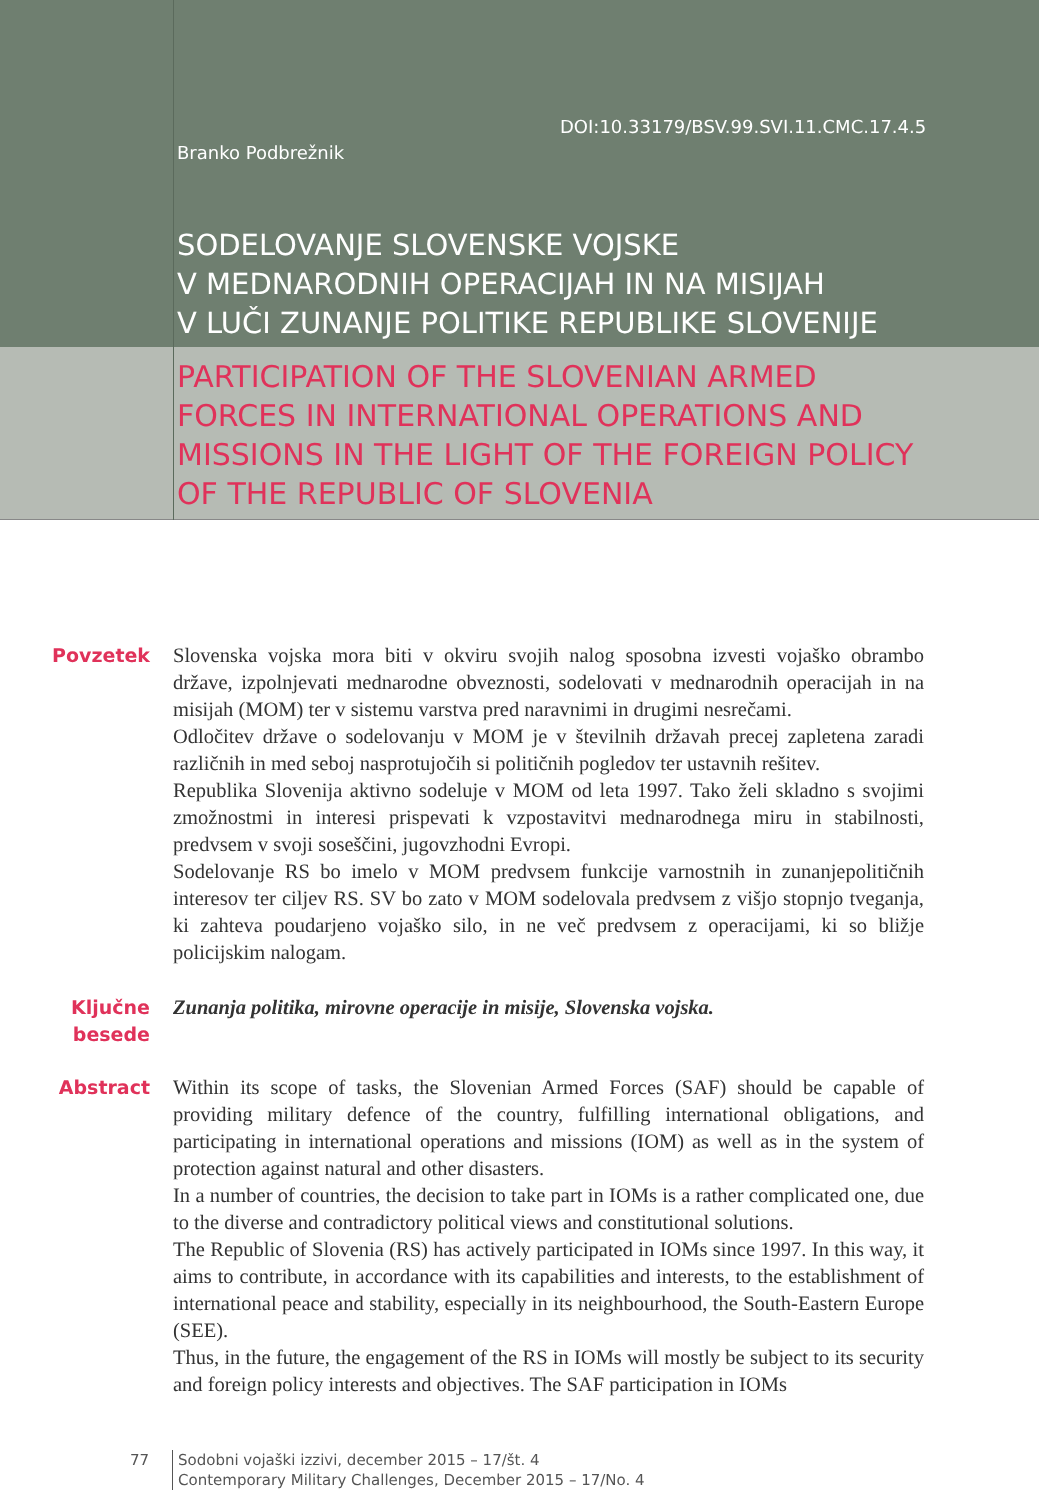DOI:10.33179/BSV.99.SVI.11.CMC.17.4.5
Branko Podbrežnik
SODELOVANJE SLOVENSKE VOJSKE
V MEDNARODNIH OPERACIJAH IN NA MISIJAH
V LUČI ZUNANJE POLITIKE REPUBLIKE SLOVENIJE
PARTICIPATION OF THE SLOVENIAN ARMED
FORCES IN INTERNATIONAL OPERATIONS AND
MISSIONS IN THE LIGHT OF THE FOREIGN POLICY
OF THE REPUBLIC OF SLOVENIA
Povzetek
Slovenska vojska mora biti v okviru svojih nalog sposobna izvesti vojaško obrambo države, izpolnjevati mednarodne obveznosti, sodelovati v mednarodnih operacijah in na misijah (MOM) ter v sistemu varstva pred naravnimi in drugimi nesrečami.
Odločitev države o sodelovanju v MOM je v številnih državah precej zapletena zaradi različnih in med seboj nasprotujočih si političnih pogledov ter ustavnih rešitev.
Republika Slovenija aktivno sodeluje v MOM od leta 1997. Tako želi skladno s svojimi zmožnostmi in interesi prispevati k vzpostavitvi mednarodnega miru in stabilnosti, predvsem v svoji soseščini, jugovzhodni Evropi.
Sodelovanje RS bo imelo v MOM predvsem funkcije varnostnih in zunanjepolitičnih interesov ter ciljev RS. SV bo zato v MOM sodelovala predvsem z višjo stopnjo tveganja, ki zahteva poudarjeno vojaško silo, in ne več predvsem z operacijami, ki so bližje policijskim nalogam.
Ključne besede
Zunanja politika, mirovne operacije in misije, Slovenska vojska.
Abstract
Within its scope of tasks, the Slovenian Armed Forces (SAF) should be capable of providing military defence of the country, fulfilling international obligations, and participating in international operations and missions (IOM) as well as in the system of protection against natural and other disasters.
In a number of countries, the decision to take part in IOMs is a rather complicated one, due to the diverse and contradictory political views and constitutional solutions.
The Republic of Slovenia (RS) has actively participated in IOMs since 1997. In this way, it aims to contribute, in accordance with its capabilities and interests, to the establishment of international peace and stability, especially in its neighbourhood, the South-Eastern Europe (SEE).
Thus, in the future, the engagement of the RS in IOMs will mostly be subject to its security and foreign policy interests and objectives. The SAF participation in IOMs
77 Sodobni vojaški izzivi, december 2015 – 17/št. 4
Contemporary Military Challenges, December 2015 – 17/No. 4